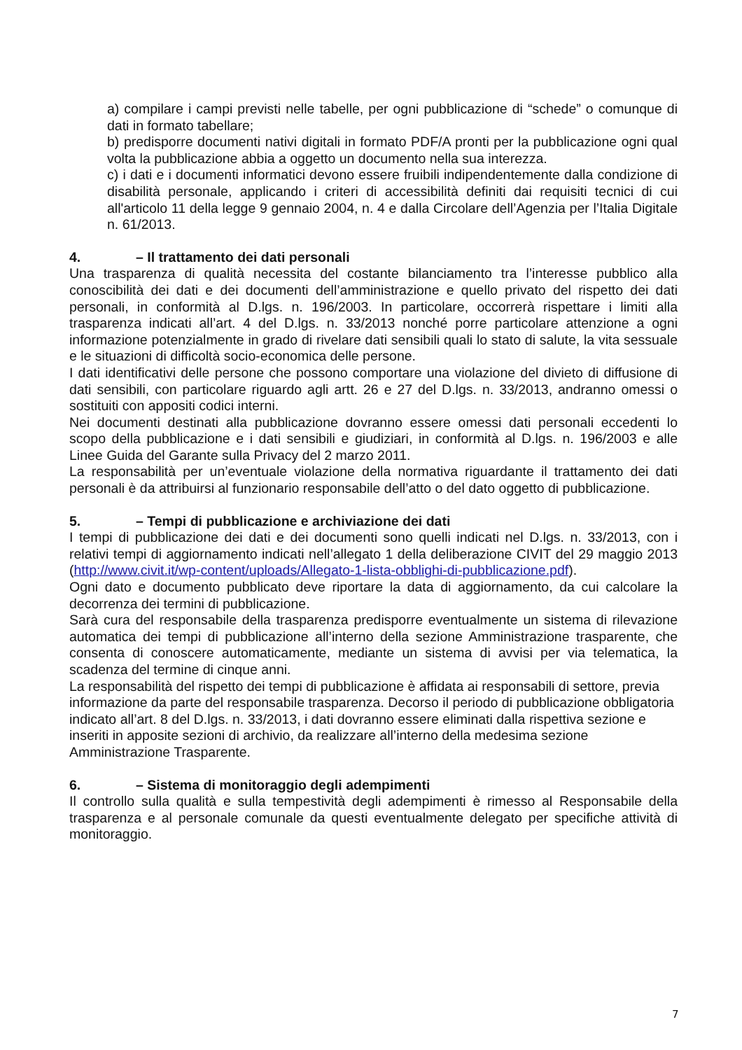a) compilare i campi previsti nelle tabelle, per ogni pubblicazione di “schede” o comunque di dati in formato tabellare;
b) predisporre documenti nativi digitali in formato PDF/A pronti per la pubblicazione ogni qual volta la pubblicazione abbia a oggetto un documento nella sua interezza.
c) i dati e i documenti informatici devono essere fruibili indipendentemente dalla condizione di disabilità personale, applicando i criteri di accessibilità definiti dai requisiti tecnici di cui all'articolo 11 della legge 9 gennaio 2004, n. 4 e dalla Circolare dell’Agenzia per l’Italia Digitale n. 61/2013.
4. – Il trattamento dei dati personali
Una trasparenza di qualità necessita del costante bilanciamento tra l’interesse pubblico alla conoscibilità dei dati e dei documenti dell’amministrazione e quello privato del rispetto dei dati personali, in conformità al D.lgs. n. 196/2003. In particolare, occorrerà rispettare i limiti alla trasparenza indicati all’art. 4 del D.lgs. n. 33/2013 nonché porre particolare attenzione a ogni informazione potenzialmente in grado di rivelare dati sensibili quali lo stato di salute, la vita sessuale e le situazioni di difficoltà socio-economica delle persone.
I dati identificativi delle persone che possono comportare una violazione del divieto di diffusione di dati sensibili, con particolare riguardo agli artt. 26 e 27 del D.lgs. n. 33/2013, andranno omessi o sostituiti con appositi codici interni.
Nei documenti destinati alla pubblicazione dovranno essere omessi dati personali eccedenti lo scopo della pubblicazione e i dati sensibili e giudiziari, in conformità al D.lgs. n. 196/2003 e alle Linee Guida del Garante sulla Privacy del 2 marzo 2011.
La responsabilità per un’eventuale violazione della normativa riguardante il trattamento dei dati personali è da attribuirsi al funzionario responsabile dell’atto o del dato oggetto di pubblicazione.
5. – Tempi di pubblicazione e archiviazione dei dati
I tempi di pubblicazione dei dati e dei documenti sono quelli indicati nel D.lgs. n. 33/2013, con i relativi tempi di aggiornamento indicati nell’allegato 1 della deliberazione CIVIT del 29 maggio 2013 (http://www.civit.it/wp-content/uploads/Allegato-1-lista-obblighi-di-pubblicazione.pdf).
Ogni dato e documento pubblicato deve riportare la data di aggiornamento, da cui calcolare la decorrenza dei termini di pubblicazione.
Sarà cura del responsabile della trasparenza predisporre eventualmente un sistema di rilevazione automatica dei tempi di pubblicazione all’interno della sezione Amministrazione trasparente, che consenta di conoscere automaticamente, mediante un sistema di avvisi per via telematica, la scadenza del termine di cinque anni.
La responsabilità del rispetto dei tempi di pubblicazione è affidata ai responsabili di settore, previa informazione da parte del responsabile trasparenza. Decorso il periodo di pubblicazione obbligatoria indicato all’art. 8 del D.lgs. n. 33/2013, i dati dovranno essere eliminati dalla rispettiva sezione e inseriti in apposite sezioni di archivio, da realizzare all’interno della medesima sezione Amministrazione Trasparente.
6. – Sistema di monitoraggio degli adempimenti
Il controllo sulla qualità e sulla tempestività degli adempimenti è rimesso al Responsabile della trasparenza e al personale comunale da questi eventualmente delegato per specifiche attività di monitoraggio.
7